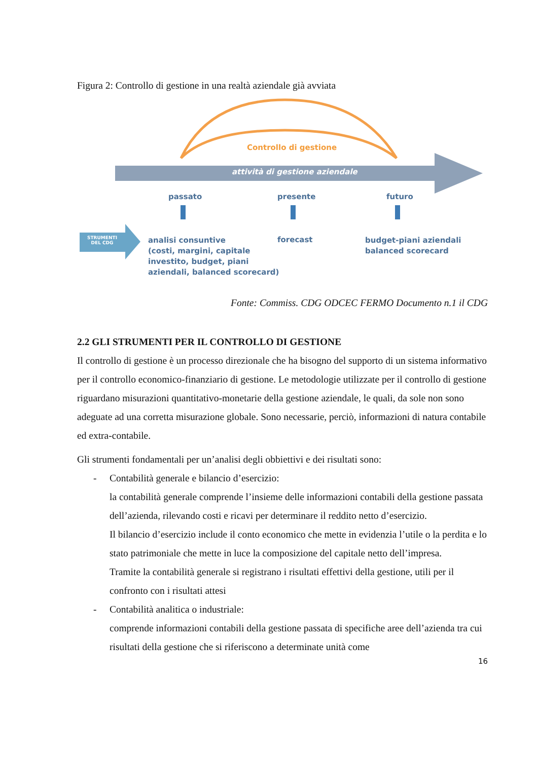Figura 2: Controllo di gestione in una realtà aziendale già avviata
Controllo di gestione
attività di gestione aziendale
passato presente futuro
STRUMENTI
DEL CDG
analisi consuntive
(costi, margini, capitale
investito, budget, piani
aziendali, balanced scorecard)
forecast
budget-piani aziendali
balanced scorecard
Fonte: Commiss. CDG ODCEC FERMO Documento n.1 il CDG
2.2 GLI STRUMENTI PER IL CONTROLLO DI GESTIONE
Il controllo di gestione è un processo direzionale che ha bisogno del supporto di un sistema informativo per il controllo economico-finanziario di gestione. Le metodologie utilizzate per il controllo di gestione riguardano misurazioni quantitativo-monetarie della gestione aziendale, le quali, da sole non sono adeguate ad una corretta misurazione globale. Sono necessarie, perciò, informazioni di natura contabile ed extra-contabile.
Gli strumenti fondamentali per un’analisi degli obbiettivi e dei risultati sono:
- Contabilità generale e bilancio d’esercizio:
la contabilità generale comprende l’insieme delle informazioni contabili della gestione passata dell’azienda, rilevando costi e ricavi per determinare il reddito netto d’esercizio.
Il bilancio d’esercizio include il conto economico che mette in evidenzia l’utile o la perdita e lo stato patrimoniale che mette in luce la composizione del capitale netto dell’impresa.
Tramite la contabilità generale si registrano i risultati effettivi della gestione, utili per il confronto con i risultati attesi
- Contabilità analitica o industriale:
comprende informazioni contabili della gestione passata di specifiche aree dell’azienda tra cui risultati della gestione che si riferiscono a determinate unità come
16